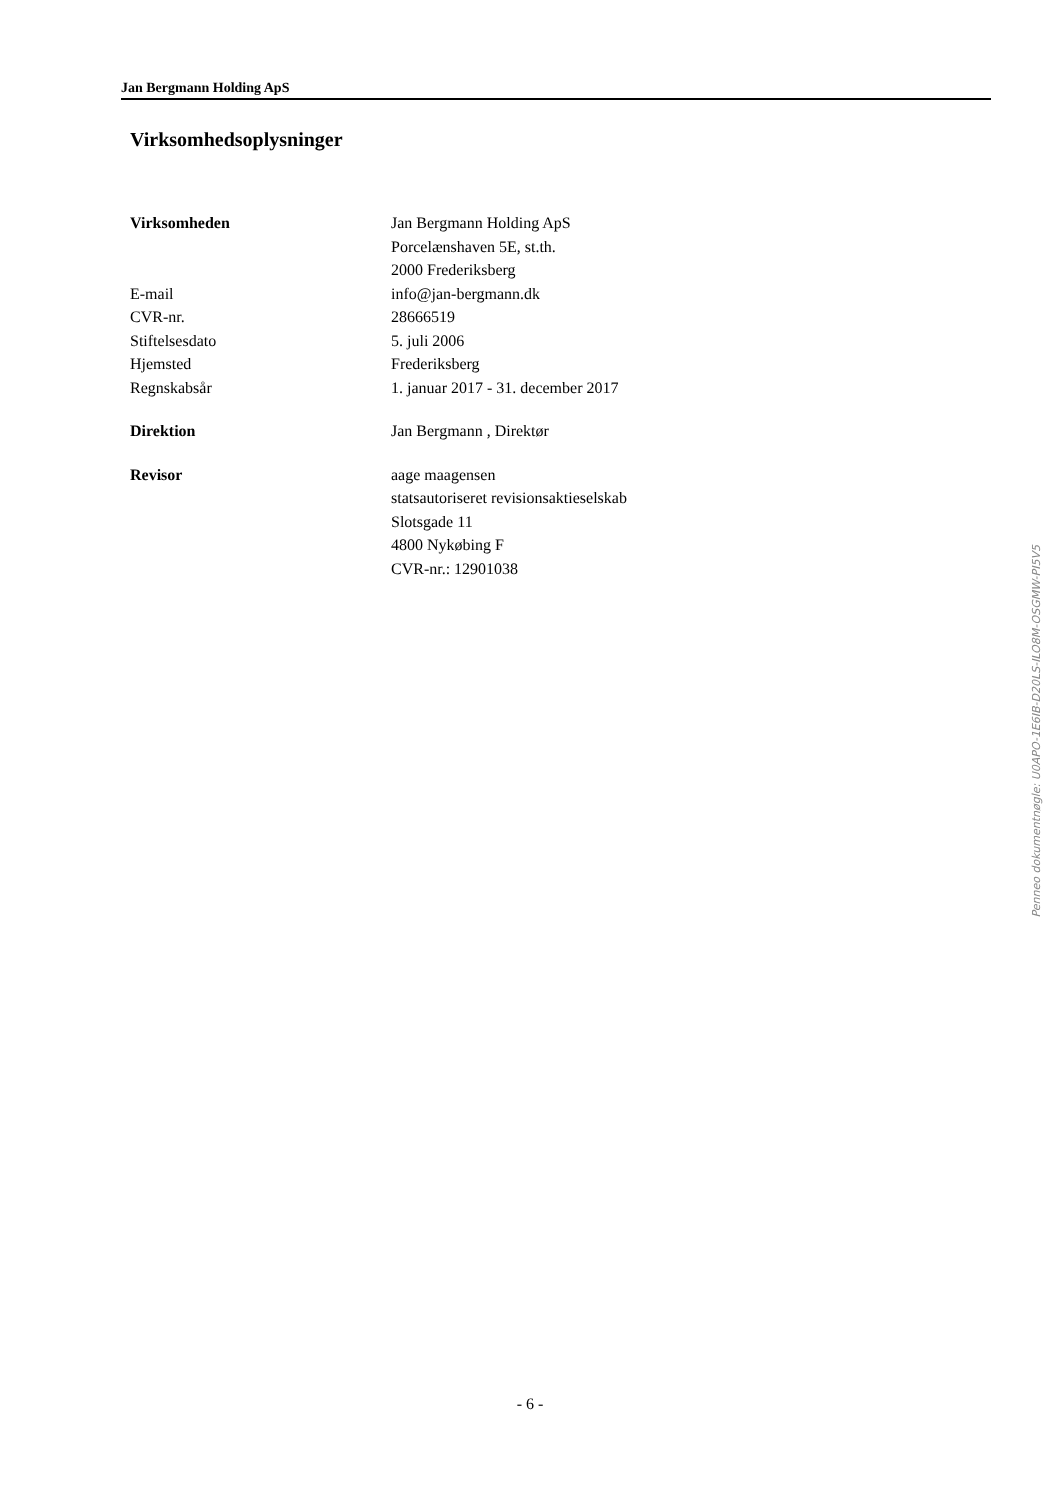Jan Bergmann Holding ApS
Virksomhedsoplysninger
| Virksomheden | Jan Bergmann Holding ApS Porcelænshaven 5E, st.th. 2000 Frederiksberg |
| E-mail | info@jan-bergmann.dk |
| CVR-nr. | 28666519 |
| Stiftelsesdato | 5. juli 2006 |
| Hjemsted | Frederiksberg |
| Regnskabsår | 1. januar 2017 - 31. december 2017 |
| Direktion | Jan Bergmann , Direktør |
| Revisor | aage maagensen statsautoriseret revisionsaktieselskab Slotsgade 11 4800 Nykøbing F CVR-nr.: 12901038 |
Penneo dokumentnøgle: U0APO-1E6IB-D20LS-ILO8M-OSGMW-PI5V5
- 6 -